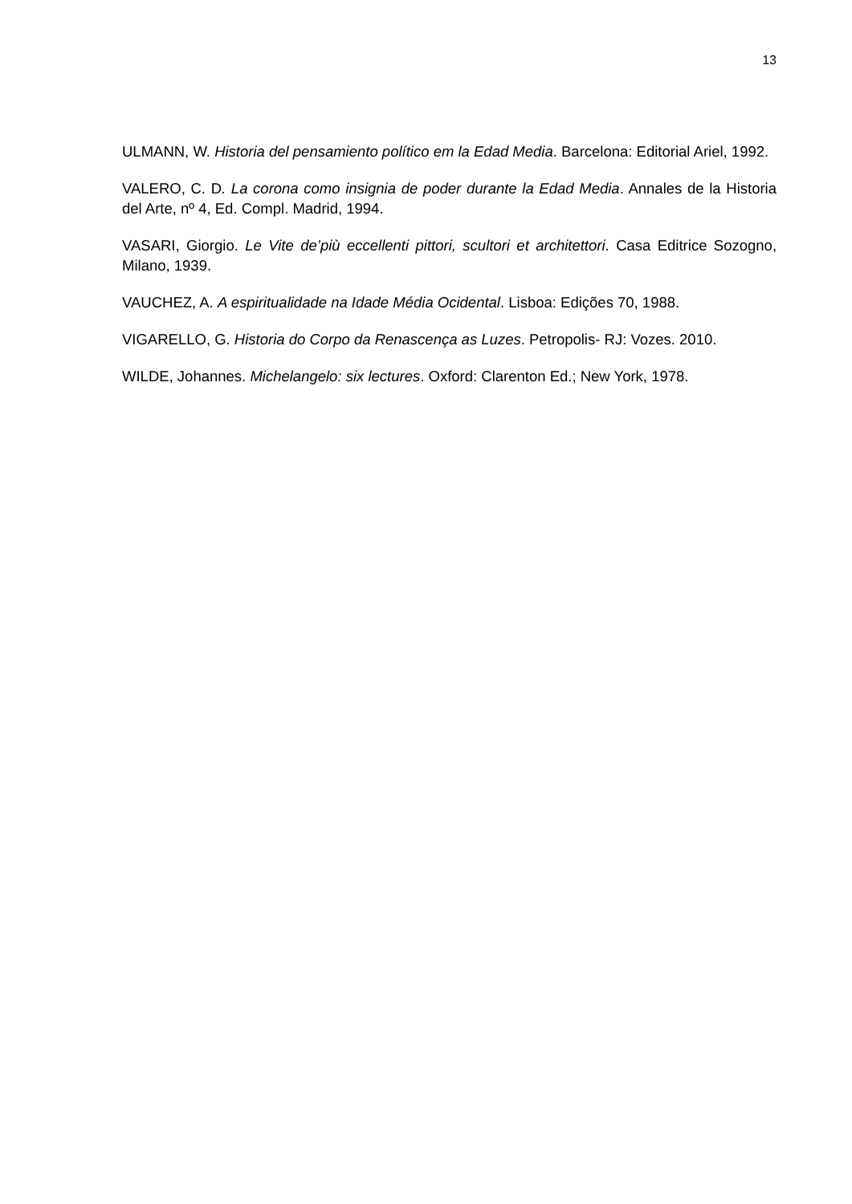13
ULMANN, W. Historia del pensamiento político em la Edad Media. Barcelona: Editorial Ariel, 1992.
VALERO, C. D. La corona como insignia de poder durante la Edad Media. Annales de la Historia del Arte, nº 4, Ed. Compl. Madrid, 1994.
VASARI, Giorgio. Le Vite de’più eccellenti pittori, scultori et architettori. Casa Editrice Sozogno, Milano, 1939.
VAUCHEZ, A. A espiritualidade na Idade Média Ocidental. Lisboa: Edições 70, 1988.
VIGARELLO, G. Historia do Corpo da Renascença as Luzes. Petropolis- RJ: Vozes. 2010.
WILDE, Johannes. Michelangelo: six lectures. Oxford: Clarenton Ed.; New York, 1978.